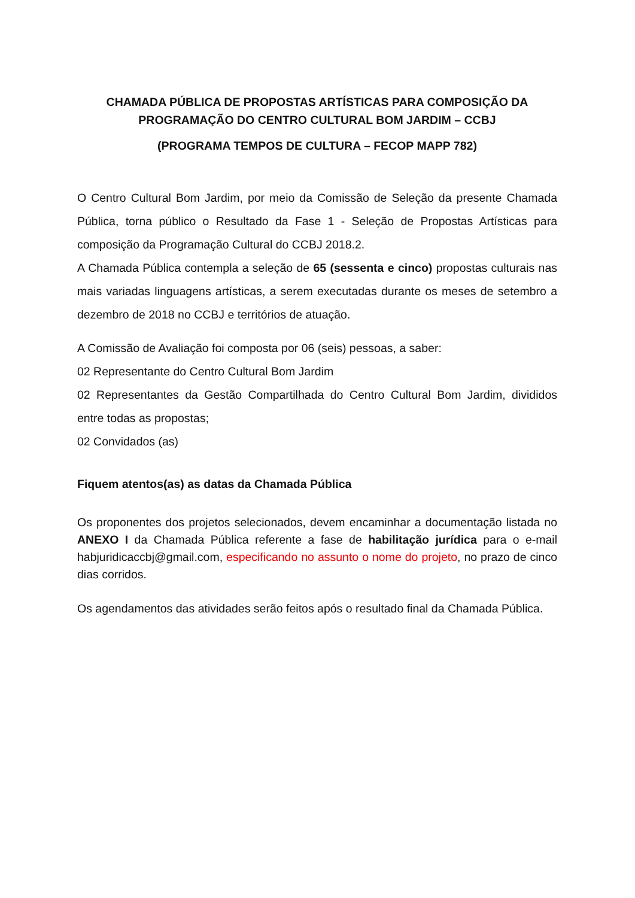CHAMADA PÚBLICA DE PROPOSTAS ARTÍSTICAS PARA COMPOSIÇÃO DA PROGRAMAÇÃO DO CENTRO CULTURAL BOM JARDIM – CCBJ
(PROGRAMA TEMPOS DE CULTURA – FECOP MAPP 782)
O Centro Cultural Bom Jardim, por meio da Comissão de Seleção da presente Chamada Pública, torna público o Resultado da Fase 1 - Seleção de Propostas Artísticas para composição da Programação Cultural do CCBJ 2018.2.
A Chamada Pública contempla a seleção de 65 (sessenta e cinco) propostas culturais nas mais variadas linguagens artísticas, a serem executadas durante os meses de setembro a dezembro de 2018 no CCBJ e territórios de atuação.
A Comissão de Avaliação foi composta por 06 (seis) pessoas, a saber:
02 Representante do Centro Cultural Bom Jardim
02 Representantes da Gestão Compartilhada do Centro Cultural Bom Jardim, divididos entre todas as propostas;
02 Convidados (as)
Fiquem atentos(as) as datas da Chamada Pública
Os proponentes dos projetos selecionados, devem encaminhar a documentação listada no ANEXO I da Chamada Pública referente a fase de habilitação jurídica para o e-mail habjuridicaccbj@gmail.com, especificando no assunto o nome do projeto, no prazo de cinco dias corridos.
Os agendamentos das atividades serão feitos após o resultado final da Chamada Pública.